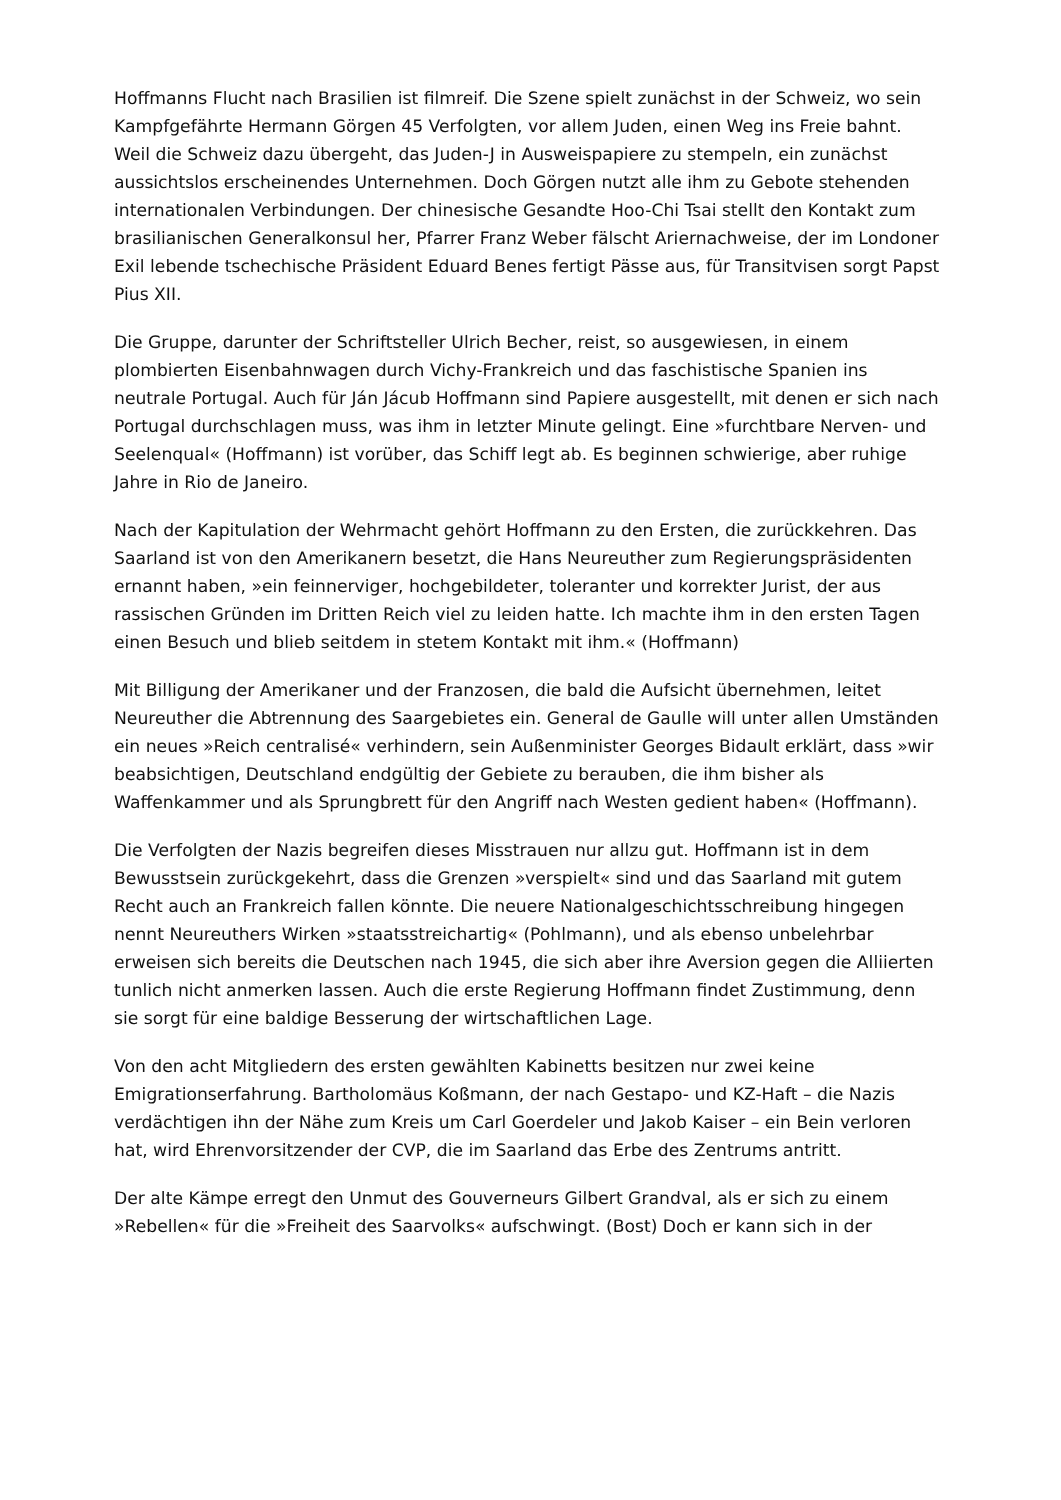Hoffmanns Flucht nach Brasilien ist filmreif. Die Szene spielt zunächst in der Schweiz, wo sein Kampfgefährte Hermann Görgen 45 Verfolgten, vor allem Juden, einen Weg ins Freie bahnt. Weil die Schweiz dazu übergeht, das Juden-J in Ausweispapiere zu stempeln, ein zunächst aussichtslos erscheinendes Unternehmen. Doch Görgen nutzt alle ihm zu Gebote stehenden internationalen Verbindungen. Der chinesische Gesandte Hoo-Chi Tsai stellt den Kontakt zum brasilianischen Generalkonsul her, Pfarrer Franz Weber fälscht Ariernachweise, der im Londoner Exil lebende tschechische Präsident Eduard Benes fertigt Pässe aus, für Transitvisen sorgt Papst Pius XII.
Die Gruppe, darunter der Schriftsteller Ulrich Becher, reist, so ausgewiesen, in einem plombierten Eisenbahnwagen durch Vichy-Frankreich und das faschistische Spanien ins neutrale Portugal. Auch für Ján Jácub Hoffmann sind Papiere ausgestellt, mit denen er sich nach Portugal durchschlagen muss, was ihm in letzter Minute gelingt. Eine »furchtbare Nerven- und Seelenqual« (Hoffmann) ist vorüber, das Schiff legt ab. Es beginnen schwierige, aber ruhige Jahre in Rio de Janeiro.
Nach der Kapitulation der Wehrmacht gehört Hoffmann zu den Ersten, die zurückkehren. Das Saarland ist von den Amerikanern besetzt, die Hans Neureuther zum Regierungspräsidenten ernannt haben, »ein feinnerviger, hochgebildeter, toleranter und korrekter Jurist, der aus rassischen Gründen im Dritten Reich viel zu leiden hatte. Ich machte ihm in den ersten Tagen einen Besuch und blieb seitdem in stetem Kontakt mit ihm.« (Hoffmann)
Mit Billigung der Amerikaner und der Franzosen, die bald die Aufsicht übernehmen, leitet Neureuther die Abtrennung des Saargebietes ein. General de Gaulle will unter allen Umständen ein neues »Reich centralisé« verhindern, sein Außenminister Georges Bidault erklärt, dass »wir beabsichtigen, Deutschland endgültig der Gebiete zu berauben, die ihm bisher als Waffenkammer und als Sprungbrett für den Angriff nach Westen gedient haben« (Hoffmann).
Die Verfolgten der Nazis begreifen dieses Misstrauen nur allzu gut. Hoffmann ist in dem Bewusstsein zurückgekehrt, dass die Grenzen »verspielt« sind und das Saarland mit gutem Recht auch an Frankreich fallen könnte. Die neuere Nationalgeschichtsschreibung hingegen nennt Neureuthers Wirken »staatsstreichartig« (Pohlmann), und als ebenso unbelehrbar erweisen sich bereits die Deutschen nach 1945, die sich aber ihre Aversion gegen die Alliierten tunlich nicht anmerken lassen. Auch die erste Regierung Hoffmann findet Zustimmung, denn sie sorgt für eine baldige Besserung der wirtschaftlichen Lage.
Von den acht Mitgliedern des ersten gewählten Kabinetts besitzen nur zwei keine Emigrationserfahrung. Bartholomäus Koßmann, der nach Gestapo- und KZ-Haft – die Nazis verdächtigen ihn der Nähe zum Kreis um Carl Goerdeler und Jakob Kaiser – ein Bein verloren hat, wird Ehrenvorsitzender der CVP, die im Saarland das Erbe des Zentrums antritt.
Der alte Kämpe erregt den Unmut des Gouverneurs Gilbert Grandval, als er sich zu einem »Rebellen« für die »Freiheit des Saarvolks« aufschwingt. (Bost) Doch er kann sich in der